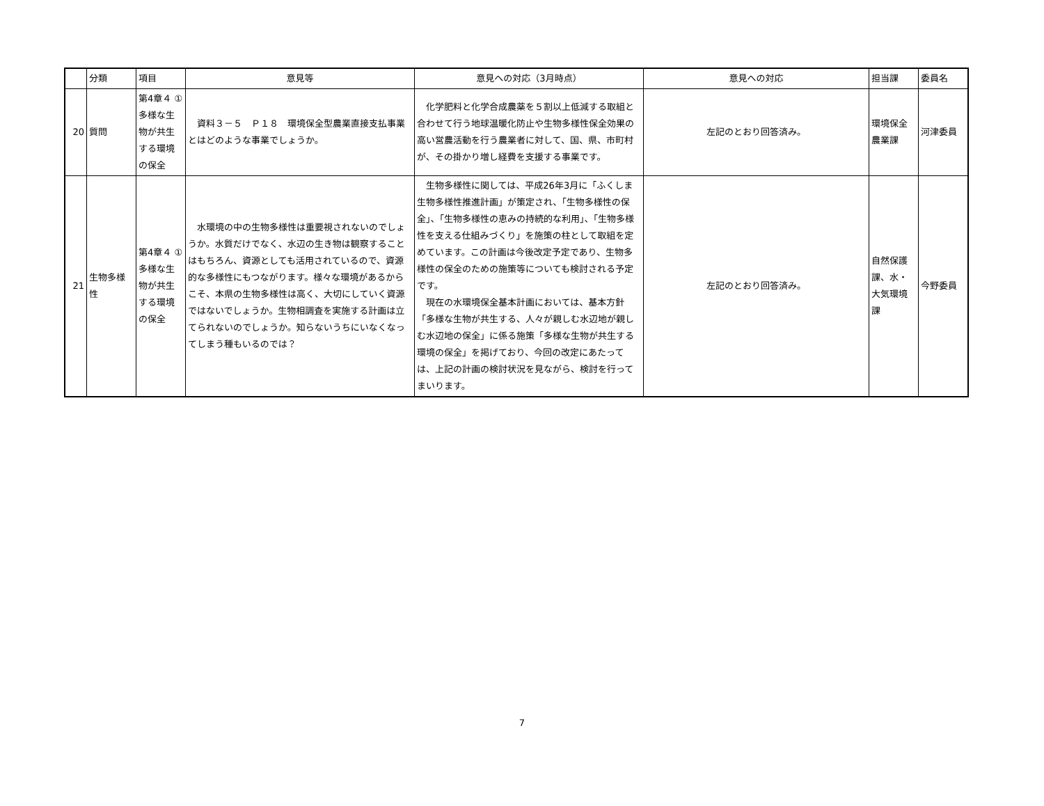| | 分類 | 項目 | 意見等 | 意見への対応（3月時点） | 意見への対応 | 担当課 | 委員名 |
| --- | --- | --- | --- | --- | --- | --- | --- |
| 20 | 質問 | 第4章４ ①多様な生物が共生する環境の保全 | 資料３－５ Ｐ１８ 環境保全型農業直接支払事業とはどのような事業でしょうか。 | 化学肥料と化学合成農薬を５割以上低減する取組と合わせて行う地球温暖化防止や生物多様性保全効果の高い営農活動を行う農業者に対して、国、県、市町村が、その掛かり増し経費を支援する事業です。 | 左記のとおり回答済み。 | 環境保全農業課 | 河津委員 |
| 21 | 生物多様性 | 第4章４ ①多様な生物が共生する環境の保全 | 水環境の中の生物多様性は重要視されないのでしょうか。水質だけでなく、水辺の生き物は観察することはもちろん、資源としても活用されているので、資源的な多様性にもつながります。様々な環境があるからこそ、本県の生物多様性は高く、大切にしていく資源ではないでしょうか。生物相調査を実施する計画は立てられないのでしょうか。知らないうちにいなくなってしまう種もいるのでは？ | 生物多様性に関しては、平成26年3月に「ふくしま生物多様性推進計画」が策定され、「生物多様性の保全」、「生物多様性の恵みの持続的な利用」、「生物多様性を支える仕組みづくり」を施策の柱として取組を定めています。この計画は今後改定予定であり、生物多様性の保全のための施策等についても検討される予定です。 現在の水環境保全基本計画においては、基本方針「多様な生物が共生する、人々が親しむ水辺地が親しむ水辺地の保全」に係る施策「多様な生物が共生する環境の保全」を掲げており、今回の改定にあたっては、上記の計画の検討状況を見ながら、検討を行ってまいります。 | 左記のとおり回答済み。 | 自然保護課、水・大気環境課 | 今野委員 |
7